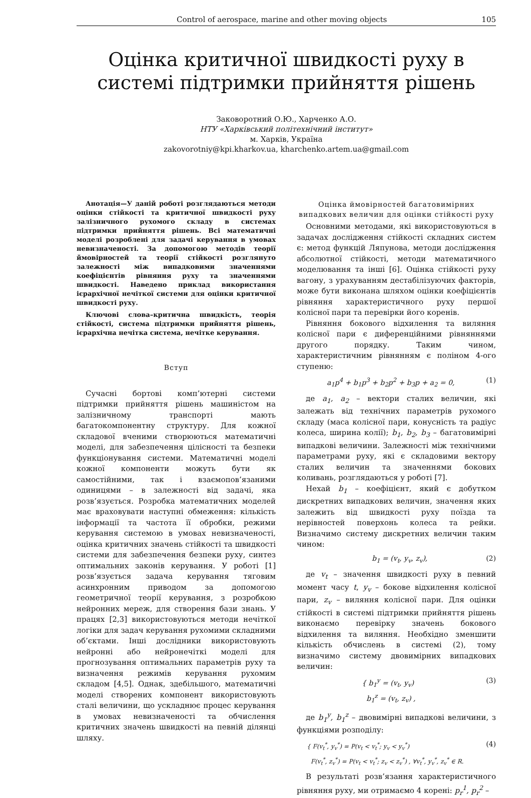Control of aerospace, marine and other moving objects 105
Оцінка критичної швидкості руху в системі підтримки прийняття рішень
Заковоротний О.Ю., Харченко А.О.
НТУ «Харківський політехнічний інститут»
м. Харків, Україна
zakovorotniy@kpi.kharkov.ua, kharchenko.artem.ua@gmail.com
Анотація—У даній роботі розглядаються методи оцінки стійкості та критичної швидкості руху залізничного рухомого складу в системах підтримки прийняття рішень. Всі математичні моделі розроблені для задачі керування в умовах невизначеності. За допомогою методів теорії ймовірностей та теорії стійкості розглянуто залежності між випадковими значеннями коефіцієнтів рівняння руху та значеннями швидкості. Наведено приклад використання ієрархічної нечіткої системи для оцінки критичної швидкості руху.
Ключові слова–критична швидкість, теорія стійкості, система підтримки прийняття рішень, ієрархічна нечітка система, нечітке керування.
Вступ
Сучасні бортові комп’ютерні системи підтримки прийняття рішень машиністом на залізничному транспорті мають багатокомпонентну структуру. Для кожної складової вченими створюються математичні моделі, для забезпечення цілісності та безпеки функціонування системи. Математичні моделі кожної компоненти можуть бути як самостійними, так і взаємопов’язаними одиницями – в залежності від задачі, яка розв’язується. Розробка математичних моделей має враховувати наступні обмеження: кількість інформації та частота її обробки, режими керування системою в умовах невизначеності, оцінка критичних значень стійкості та швидкості системи для забезпечення безпеки руху, синтез оптимальних законів керування. У роботі [1] розв’язується задача керування тяговим асинхронним приводом за допомогою геометричної теорії керування, з розробкою нейронних мереж, для створення бази знань. У працях [2,3] використовуються методи нечіткої логіки для задач керування рухомими складними об’єктами. Інші дослідники використовують нейронні або нейронечіткі моделі для прогнозування оптимальних параметрів руху та визначення режимів керування рухомим складом [4,5]. Однак, здебільшого, математичні моделі створених компонент використовують сталі величини, що ускладнює процес керування в умовах невизначеності та обчислення критичних значень швидкості на певній ділянці шляху.
Оцінка ймовірностей багатовимірних випадкових величин для оцінки стійкості руху
Основними методами, які використовуються в задачах дослідження стійкості складних систем є: метод функцій Ляпунова, методи дослідження абсолютної стійкості, методи математичного моделювання та інші [6]. Оцінка стійкості руху вагону, з урахуванням дестабілізуючих факторів, може бути виконана шляхом оцінки коефіцієнтів рівняння характеристичного руху першої колісної пари та перевірки його коренів.
Рівняння бокового відхилення та виляння колісної пари є диференційними рівняннями другого порядку. Таким чином, характеристичним рівнянням є поліном 4-ого ступеню:
a<sub>1</sub>p<sup>4</sup> + b<sub>1</sub>p<sup>3</sup> + b<sub>2</sub>p<sup>2</sup> + b<sub>3</sub>p + a<sub>2</sub> = 0, (1)
де a<sub>1</sub>, a<sub>2</sub> – вектори сталих величин, які залежать від технічних параметрів рухомого складу (маса колісної пари, конусність та радіус колеса, ширина колії); b<sub>1</sub>, b<sub>2</sub>, b<sub>3</sub> – багатовимірні випадкові величини. Залежності між технічними параметрами руху, які є складовими вектору сталих величин та значеннями бокових коливань, розглядаються у роботі [7].
Нехай b<sub>1</sub> – коефіцієнт, який є добутком дискретних випадкових величин, значення яких залежить від швидкості руху поїзда та нерівностей поверхонь колеса та рейки. Визначимо систему дискретних величин таким чином:
b<sub>1</sub> = (v<sub>t</sub>, y<sub>v</sub>, z<sub>v</sub>), (2)
де v<sub>t</sub> – значення швидкості руху в певний момент часу t, y<sub>v</sub> – бокове відхилення колісної пари, z<sub>v</sub> – виляння колісної пари. Для оцінки стійкості в системі підтримки прийняття рішень виконаємо перевірку значень бокового відхилення та виляння. Необхідно зменшити кількість обчислень в системі (2), тому визначимо систему двовимірних випадкових величин:
{ b<sub>1</sub><sup>y</sup> = (v<sub>t</sub>, y<sub>v</sub>)
b<sub>1</sub><sup>z</sup> = (v<sub>t</sub>, z<sub>v</sub>) , (3)
де b<sub>1</sub><sup>y</sup>, b<sub>1</sub><sup>z</sup> – двовимірні випадкові величини, з функціями розподілу:
{ F(v<sub>t</sub><sup>*</sup>, y<sub>v</sub><sup>*</sup>) = P(v<sub>t</sub> < v<sub>t</sub><sup>*</sup>; y<sub>v</sub> < y<sub>v</sub><sup>*</sup>)
F(v<sub>t</sub><sup>*</sup>, z<sub>v</sub><sup>*</sup>) = P(v<sub>t</sub> < v<sub>t</sub><sup>*</sup>; z<sub>v</sub> < z<sub>v</sub><sup>*</sup>) , ∀v<sub>t</sub><sup>*</sup>, y<sub>v</sub><sup>*</sup>, z<sub>v</sub><sup>*</sup> ∈ R. (4)
В результаті розв’язання характеристичного рівняння руху, ми отримаємо 4 корені: p<sub>r</sub><sup>1</sup>, p<sub>r</sub><sup>2</sup> –